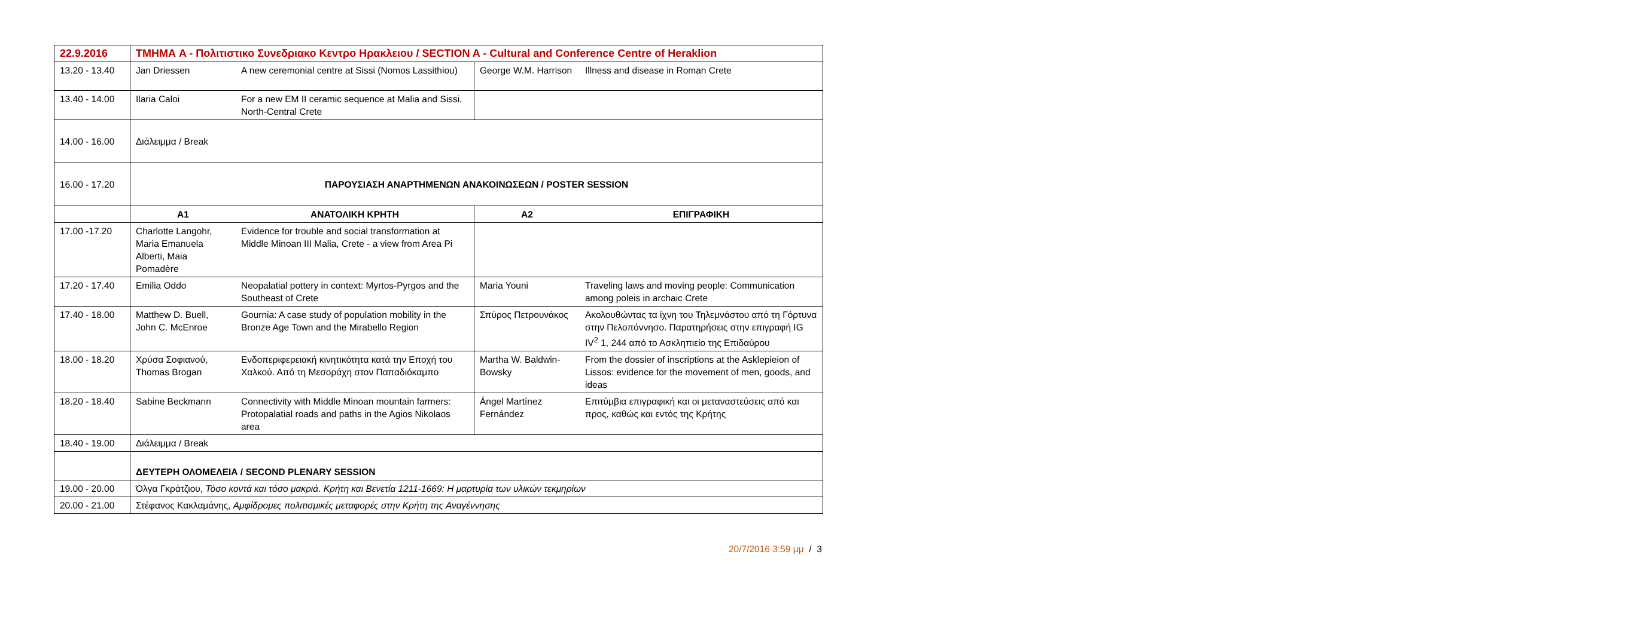| 22.9.2016 | ΤΜΗΜΑ A - Πολιτιστικο Συνεδριακο Κεντρο Ηρακλειου / SECTION A - Cultural and Conference Centre of Heraklion | | | |
| 13.20 - 13.40 | Jan Driessen | A new ceremonial centre at Sissi (Nomos Lassithiou) | George W.M. Harrison | Illness and disease in Roman Crete |
| 13.40 - 14.00 | Ilaria Caloi | For a new EM II ceramic sequence at Malia and Sissi, North-Central Crete | | |
| 14.00 - 16.00 | Διάλειμμα / Break | | | |
| 16.00 - 17.20 | ΠΑΡΟΥΣΙΑΣΗ ΑΝΑΡΤΗΜΕΝΩΝ ΑΝΑΚΟΙΝΩΣΕΩΝ / POSTER SESSION | | | |
| | A1 | ΑΝΑΤΟΛΙΚΗ ΚΡΗΤΗ | A2 | ΕΠΙΓΡΑΦΙΚΗ |
| 17.00 -17.20 | Charlotte Langohr, Maria Emanuela Alberti, Maia Pomadère | Evidence for trouble and social transformation at Middle Minoan III Malia, Crete - a view from Area Pi | | |
| 17.20 - 17.40 | Emilia Oddo | Neopalatial pottery in context: Myrtos-Pyrgos and the Southeast of Crete | Maria Youni | Traveling laws and moving people: Communication among poleis in archaic Crete |
| 17.40 - 18.00 | Matthew D. Buell, John C. McEnroe | Gournia: A case study of population mobility in the Bronze Age Town and the Mirabello Region | Σπύρος Πετρουνάκος | Ακολουθώντας τα ίχνη του Τηλεμνάστου από τη Γόρτυνα στην Πελοπόννησο. Παρατηρήσεις στην επιγραφή IG IV<sup>2</sup> 1, 244 από το Ασκληπιείο της Επιδαύρου |
| 18.00 - 18.20 | Χρύσα Σοφιανού, Thomas Brogan | Ενδοπεριφερειακή κινητικότητα κατά την Εποχή του Χαλκού. Από τη Μεσοράχη στον Παπαδιόκαμπο | Martha W. Baldwin-Bowsky | From the dossier of inscriptions at the Asklepieion of Lissos: evidence for the movement of men, goods, and ideas |
| 18.20 - 18.40 | Sabine Beckmann | Connectivity with Middle Minoan mountain farmers: Protopalatial roads and paths in the Agios Nikolaos area | Ángel Martínez Fernández | Επιτύμβια επιγραφική και οι μεταναστεύσεις από και προς, καθώς και εντός της Κρήτης |
| 18.40 - 19.00 | Διάλειμμα / Break | | | |
| | ΔΕΥΤΕΡΗ ΟΛΟΜΕΛΕΙΑ / SECOND PLENARY SESSION | | | |
| 19.00 - 20.00 | Όλγα Γκράτζιου, Τόσο κοντά και τόσο μακριά. Κρήτη και Βενετία 1211-1669: Η μαρτυρία των υλικών τεκμηρίων | | | |
| 20.00 - 21.00 | Στέφανος Κακλαμάνης, Αμφίδρομες πολιτισμικές μεταφορές στην Κρήτη της Αναγέννησης | | | |
20/7/2016 3:59 μμ / 3